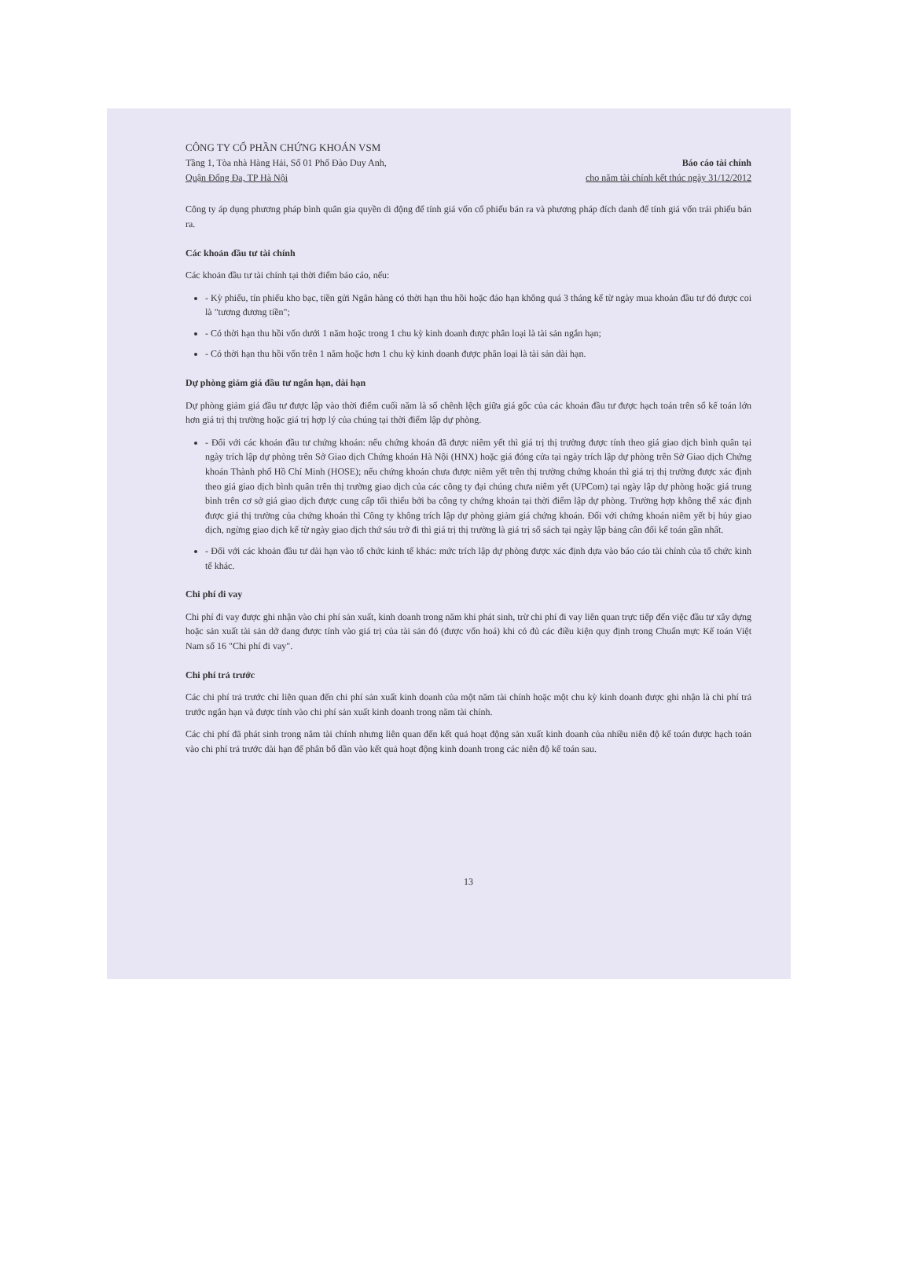CÔNG TY CỔ PHẦN CHỨNG KHOÁN VSM
Tầng 1, Tòa nhà Hàng Hải, Số 01 Phố Đào Duy Anh,
Quận Đống Đa, TP Hà Nội
Báo cáo tài chính
cho năm tài chính kết thúc ngày 31/12/2012
Công ty áp dụng phương pháp bình quân gia quyền di động để tính giá vốn cổ phiếu bán ra và phương pháp đích danh để tính giá vốn trái phiếu bán ra.
Các khoản đầu tư tài chính
Các khoản đầu tư tài chính tại thời điểm báo cáo, nếu:
- Kỳ phiếu, tín phiếu kho bạc, tiền gửi Ngân hàng có thời hạn thu hồi hoặc đáo hạn không quá 3 tháng kể từ ngày mua khoản đầu tư đó được coi là "tương đương tiền";
- Có thời hạn thu hồi vốn dưới 1 năm hoặc trong 1 chu kỳ kinh doanh được phân loại là tài sản ngắn hạn;
- Có thời hạn thu hồi vốn trên 1 năm hoặc hơn 1 chu kỳ kinh doanh được phân loại là tài sản dài hạn.
Dự phòng giảm giá đầu tư ngắn hạn, dài hạn
Dự phòng giảm giá đầu tư được lập vào thời điểm cuối năm là số chênh lệch giữa giá gốc của các khoản đầu tư được hạch toán trên sổ kế toán lớn hơn giá trị thị trường hoặc giá trị hợp lý của chúng tại thời điểm lập dự phòng.
- Đối với các khoản đầu tư chứng khoán: nếu chứng khoán đã được niêm yết thì giá trị thị trường được tính theo giá giao dịch bình quân tại ngày trích lập dự phòng trên Sở Giao dịch Chứng khoán Hà Nội (HNX) hoặc giá đóng cửa tại ngày trích lập dự phòng trên Sở Giao dịch Chứng khoán Thành phố Hồ Chí Minh (HOSE); nếu chứng khoán chưa được niêm yết trên thị trường chứng khoán thì giá trị thị trường được xác định theo giá giao dịch bình quân trên thị trường giao dịch của các công ty đại chúng chưa niêm yết (UPCom) tại ngày lập dự phòng hoặc giá trung bình trên cơ sở giá giao dịch được cung cấp tối thiểu bởi ba công ty chứng khoán tại thời điểm lập dự phòng. Trường hợp không thể xác định được giá thị trường của chứng khoán thì Công ty không trích lập dự phòng giảm giá chứng khoán. Đối với chứng khoán niêm yết bị hủy giao dịch, ngừng giao dịch kể từ ngày giao dịch thứ sáu trở đi thì giá trị thị trường là giá trị sổ sách tại ngày lập bảng cân đối kế toán gần nhất.
- Đối với các khoản đầu tư dài hạn vào tổ chức kinh tế khác: mức trích lập dự phòng được xác định dựa vào báo cáo tài chính của tổ chức kinh tế khác.
Chi phí đi vay
Chi phí đi vay được ghi nhận vào chi phí sản xuất, kinh doanh trong năm khi phát sinh, trừ chi phí đi vay liên quan trực tiếp đến việc đầu tư xây dựng hoặc sản xuất tài sản dở dang được tính vào giá trị của tài sản đó (được vốn hoá) khi có đủ các điều kiện quy định trong Chuẩn mực Kế toán Việt Nam số 16 "Chi phí đi vay".
Chi phí trả trước
Các chi phí trả trước chỉ liên quan đến chi phí sản xuất kinh doanh của một năm tài chính hoặc một chu kỳ kinh doanh được ghi nhận là chi phí trả trước ngắn hạn và được tính vào chi phí sản xuất kinh doanh trong năm tài chính.
Các chi phí đã phát sinh trong năm tài chính nhưng liên quan đến kết quả hoạt động sản xuất kinh doanh của nhiều niên độ kế toán được hạch toán vào chi phí trả trước dài hạn để phân bổ dần vào kết quả hoạt động kinh doanh trong các niên độ kế toán sau.
13